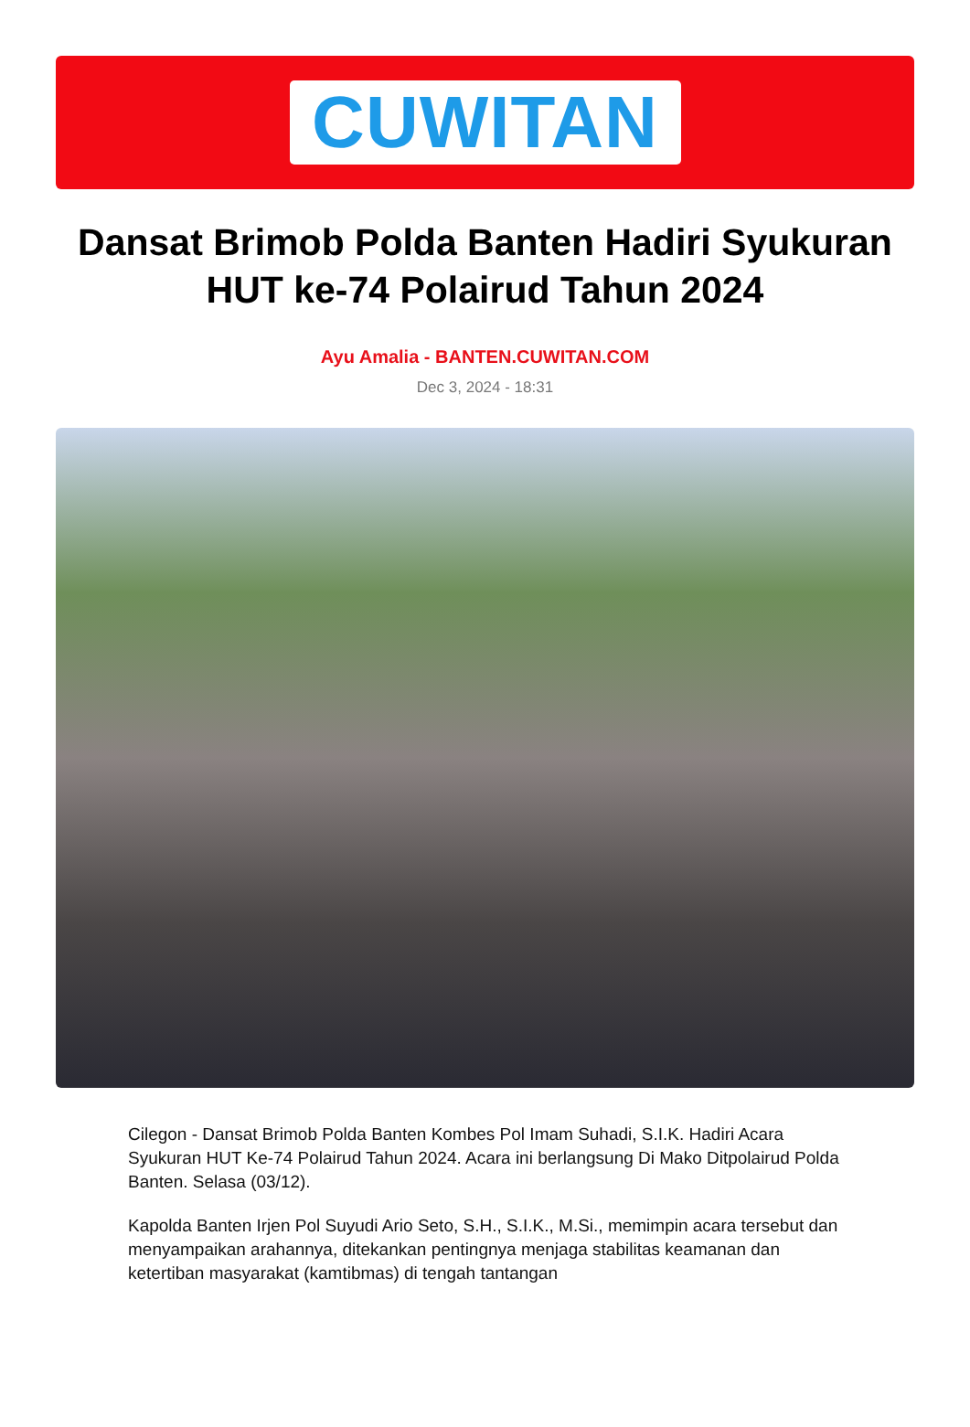CUWITAN
Dansat Brimob Polda Banten Hadiri Syukuran HUT ke-74 Polairud Tahun 2024
Ayu Amalia - BANTEN.CUWITAN.COM
Dec 3, 2024 - 18:31
Cilegon - Dansat Brimob Polda Banten Kombes Pol Imam Suhadi, S.I.K. Hadiri Acara Syukuran HUT Ke-74 Polairud Tahun 2024. Acara ini berlangsung Di Mako Ditpolairud Polda Banten. Selasa (03/12).
Kapolda Banten Irjen Pol Suyudi Ario Seto, S.H., S.I.K., M.Si., memimpin acara tersebut dan menyampaikan arahannya, ditekankan pentingnya menjaga stabilitas keamanan dan ketertiban masyarakat (kamtibmas) di tengah tantangan